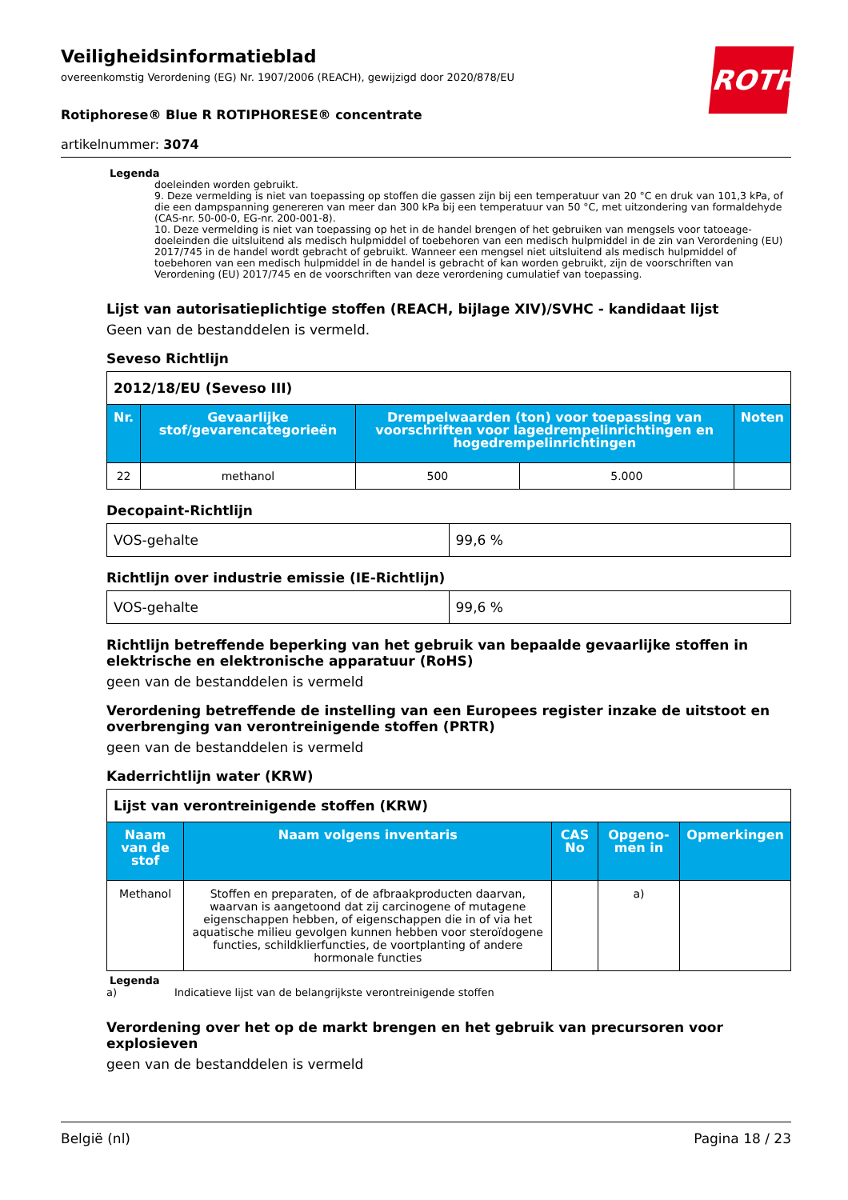ROTH
Veiligheidsinformatieblad
overeenkomstig Verordening (EG) Nr. 1907/2006 (REACH), gewijzigd door 2020/878/EU
Rotiphorese® Blue R ROTIPHORESE® concentrate
artikelnummer: 3074
Legenda
doeleinden worden gebruikt.
9. Deze vermelding is niet van toepassing op stoffen die gassen zijn bij een temperatuur van 20 °C en druk van 101,3 kPa, of die een dampspanning genereren van meer dan 300 kPa bij een temperatuur van 50 °C, met uitzondering van formaldehyde (CAS-nr. 50-00-0, EG-nr. 200-001-8).
10. Deze vermelding is niet van toepassing op het in de handel brengen of het gebruiken van mengsels voor tatoeage-doeleinden die uitsluitend als medisch hulpmiddel of toebehoren van een medisch hulpmiddel in de zin van Verordening (EU) 2017/745 in de handel wordt gebracht of gebruikt. Wanneer een mengsel niet uitsluitend als medisch hulpmiddel of toebehoren van een medisch hulpmiddel in de handel is gebracht of kan worden gebruikt, zijn de voorschriften van Verordening (EU) 2017/745 en de voorschriften van deze verordening cumulatief van toepassing.
Lijst van autorisatieplichtige stoffen (REACH, bijlage XIV)/SVHC - kandidaat lijst
Geen van de bestanddelen is vermeld.
Seveso Richtlijn
| 2012/18/EU (Seveso III) | | | | |
| Nr. | Gevaarlijke stof/gevarencategorieën | Drempelwaarden (ton) voor toepassing van voorschriften voor lagedrempelinrichtingen en hogedrempelinrichtingen | | Noten |
| 22 | methanol | 500 | 5.000 | |
Decopaint-Richtlijn
| VOS-gehalte | 99,6 % |
Richtlijn over industrie emissie (IE-Richtlijn)
| VOS-gehalte | 99,6 % |
Richtlijn betreffende beperking van het gebruik van bepaalde gevaarlijke stoffen in elektrische en elektronische apparatuur (RoHS)
geen van de bestanddelen is vermeld
Verordening betreffende de instelling van een Europees register inzake de uitstoot en overbrenging van verontreinigende stoffen (PRTR)
geen van de bestanddelen is vermeld
Kaderrichtlijn water (KRW)
| Lijst van verontreinigende stoffen (KRW) | | | | |
| Naam van de stof | Naam volgens inventaris | CAS No | Opgeno-men in | Opmerkingen |
| Methanol | Stoffen en preparaten, of de afbraakproducten daarvan, waarvan is aangetoond dat zij carcinogene of mutagene eigenschappen hebben, of eigenschappen die in of via het aquatische milieu gevolgen kunnen hebben voor steroïdogene functies, schildklierfuncties, de voortplanting of andere hormonale functies | | a) | |
Legenda
a) Indicatieve lijst van de belangrijkste verontreinigende stoffen
Verordening over het op de markt brengen en het gebruik van precursoren voor explosieven
geen van de bestanddelen is vermeld
België (nl) Pagina 18 / 23